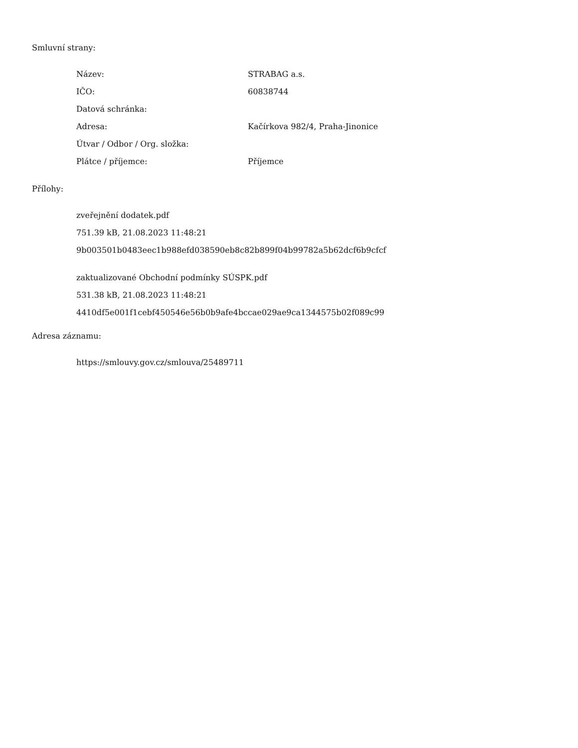Smluvní strany:
| Název: | STRABAG a.s. |
| IČO: | 60838744 |
| Datová schránka: | |
| Adresa: | Kačírkova 982/4, Praha-Jinonice |
| Útvar / Odbor / Org. složka: | |
| Plátce / příjemce: | Příjemce |
Přílohy:
zveřejnění dodatek.pdf
751.39 kB, 21.08.2023 11:48:21
9b003501b0483eec1b988efd038590eb8c82b899f04b99782a5b62dcf6b9cfcf
zaktualizované Obchodní podmínky SÚSPK.pdf
531.38 kB, 21.08.2023 11:48:21
4410df5e001f1cebf450546e56b0b9afe4bccae029ae9ca1344575b02f089c99
Adresa záznamu:
https://smlouvy.gov.cz/smlouva/25489711